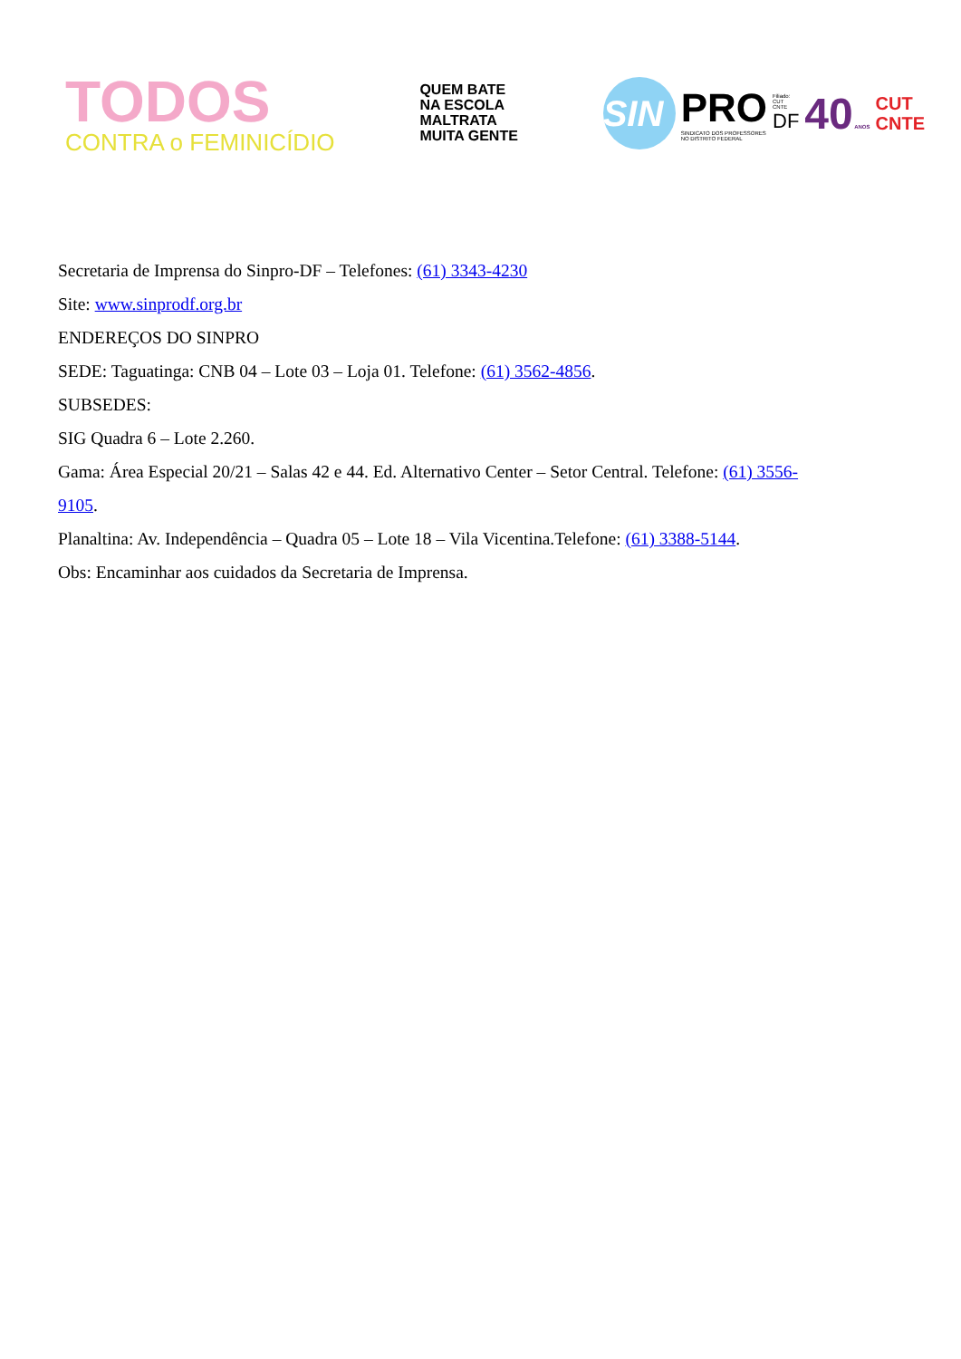TODOS
CONTRA o FEMINICÍDIO
QUEM BATE
NA ESCOLA
MALTRATA
MUITA GENTE
SIN
PRO
SINDICATO DOS PROFESSORES
NO DISTRITO FEDERAL
Filiado:
CUT
CNTE
DF
40 ANOS
CUT
CNTE
Secretaria de Imprensa do Sinpro-DF – Telefones: (61) 3343-4230
Site: www.sinprodf.org.br
ENDEREÇOS DO SINPRO
SEDE: Taguatinga: CNB 04 – Lote 03 – Loja 01. Telefone: (61) 3562-4856.
SUBSEDES:
SIG Quadra 6 – Lote 2.260.
Gama: Área Especial 20/21 – Salas 42 e 44. Ed. Alternativo Center – Setor Central. Telefone: (61) 3556-
9105.
Planaltina: Av. Independência – Quadra 05 – Lote 18 – Vila Vicentina.Telefone: (61) 3388-5144.
Obs: Encaminhar aos cuidados da Secretaria de Imprensa.